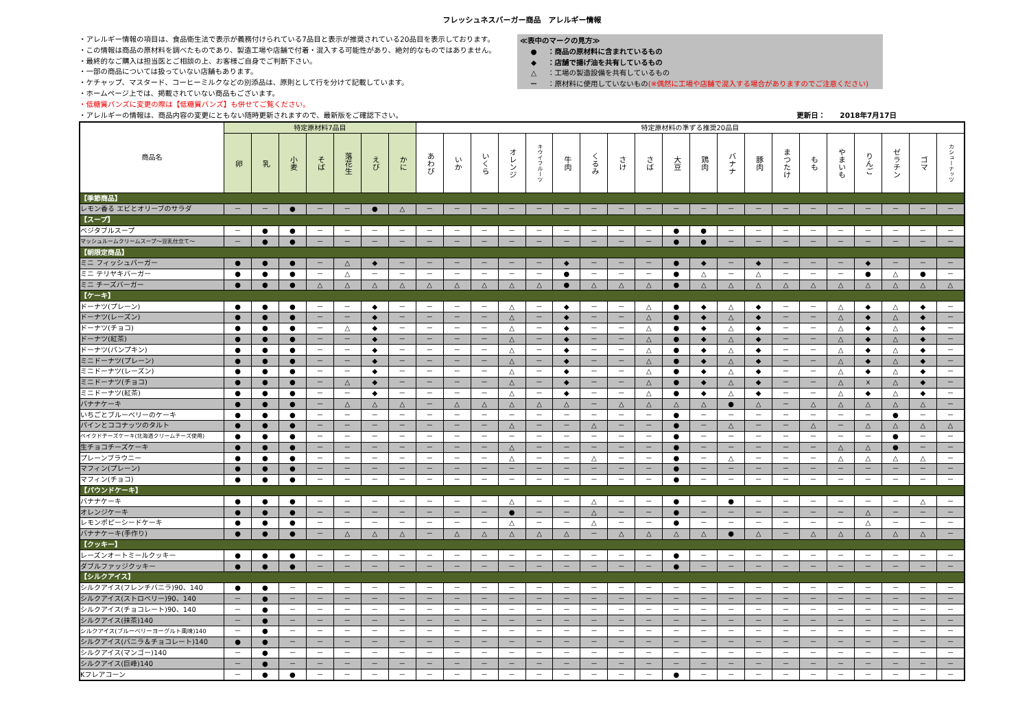フレッシュネスバーガー商品　アレルギー情報
・アレルギー情報の項目は、食品衛生法で表示が義務付けられている7品目と表示が推奨されている20品目を表示しております。
・この情報は商品の原材料を調べたものであり、製造工場や店舗で付着・混入する可能性があり、絶対的なものではありません。
・最終的なご購入は担当医とご相談の上、お客様ご自身でご判断下さい。
・一部の商品については扱っていない店舗もあります。
・ケチャップ、マスタード、コーヒーミルクなどの別添品は、原則として行を分けて記載しています。
・ホームページ上では、掲載されていない商品もございます。
・低糖質バンズに変更の際は【低糖質バンズ】も併せてご覧ください。
・アレルギーの情報は、商品内容の変更にともない随時更新されますので、最新版をご確認下さい。
≪表中のマークの見方≫
● ：商品の原材料に含まれているもの
◆ ：店舗で揚げ油を共有しているもの
△ ：工場の製造設備を共有しているもの
－ ：原材料に使用していないもの(※偶然に工場や店舗で混入する場合がありますのでご注意ください)
更新日：　　2018年7月17日
| 商品名 | 特定原材料7品目 | | | | | | | 特定原材料の準ずる推奨20品目 | | | | | | | | | | | | | | | | | | | |
| --- | --- | --- | --- | --- | --- | --- | --- | --- | --- | --- | --- | --- | --- | --- | --- | --- | --- | --- | --- | --- | --- | --- | --- | --- | --- | --- | --- |
| | 卵 | 乳 | 小麦 | そば | 落花生 | えび | かに | あわび | いか | いくら | オレンジ | キウイフルーツ | 牛肉 | くるみ | さけ | さば | 大豆 | 鶏肉 | バナナ | 豚肉 | まつたけ | もも | やまいも | りんご | ゼラチン | ゴマ | カシューナッツ |
| 【季節商品】 | | | | | | | | | | | | | | | | | | | | | | | | | | | |
| レモン香る エビとオリーブのサラダ | － | － | ● | － | － | ● | △ | － | － | － | － | － | － | － | － | － | － | － | － | － | － | － | － | － | － | － | － |
| 【スープ】 | | | | | | | | | | | | | | | | | | | | | | | | | | | |
| ベジタブルスープ | － | ● | ● | － | － | － | － | － | － | － | － | － | － | － | － | － | ● | ● | － | － | － | － | － | － | － | － | － |
| マッシュルームクリームスープ～豆乳仕立て～ | － | ● | ● | － | － | － | － | － | － | － | － | － | － | － | － | － | ● | ● | － | － | － | － | － | － | － | － | － |
| 【朝限定商品】 | | | | | | | | | | | | | | | | | | | | | | | | | | | |
| ミニ フィッシュバーガー | ● | ● | ● | － | △ | ◆ | － | － | － | － | － | － | ◆ | － | － | － | ● | ◆ | － | ◆ | － | － | － | ◆ | － | － | － |
| ミニ テリヤキバーガー | ● | ● | ● | － | △ | － | － | － | － | － | － | － | ● | － | － | － | ● | △ | － | △ | － | － | － | ● | △ | ● | － |
| ミニ チーズバーガー | ● | ● | ● | △ | △ | △ | △ | △ | △ | △ | △ | △ | ● | △ | △ | △ | ● | △ | △ | △ | △ | △ | △ | △ | △ | △ | △ |
| 【ケーキ】 | | | | | | | | | | | | | | | | | | | | | | | | | | | |
| ドーナツ(プレーン) | ● | ● | ● | － | － | ◆ | － | － | － | － | △ | － | ◆ | － | － | △ | ● | ◆ | △ | ◆ | － | － | △ | ◆ | △ | ◆ | － |
| ドーナツ(レーズン) | ● | ● | ● | － | － | ◆ | － | － | － | － | △ | － | ◆ | － | － | △ | ● | ◆ | △ | ◆ | － | － | △ | ◆ | △ | ◆ | － |
| ドーナツ(チョコ) | ● | ● | ● | － | △ | ◆ | － | － | － | － | △ | － | ◆ | － | － | △ | ● | ◆ | △ | ◆ | － | － | △ | ◆ | △ | ◆ | － |
| ドーナツ(紅茶) | ● | ● | ● | － | － | ◆ | － | － | － | － | △ | － | ◆ | － | － | △ | ● | ◆ | △ | ◆ | － | － | △ | ◆ | △ | ◆ | － |
| ドーナツ(パンプキン) | ● | ● | ● | － | － | ◆ | － | － | － | － | △ | － | ◆ | － | － | △ | ● | ◆ | △ | ◆ | － | － | △ | ◆ | △ | ◆ | － |
| ミニドーナツ(プレーン) | ● | ● | ● | － | － | ◆ | － | － | － | － | △ | － | ◆ | － | － | △ | ● | ◆ | △ | ◆ | － | － | △ | ◆ | △ | ◆ | － |
| ミニドーナツ(レーズン) | ● | ● | ● | － | － | ◆ | － | － | － | － | △ | － | ◆ | － | － | △ | ● | ◆ | △ | ◆ | － | － | △ | ◆ | △ | ◆ | － |
| ミニドーナツ(チョコ) | ● | ● | ● | － | △ | ◆ | － | － | － | － | △ | － | ◆ | － | － | △ | ● | ◆ | △ | ◆ | － | － | △ | x | △ | ◆ | － |
| ミニドーナツ(紅茶) | ● | ● | ● | － | － | ◆ | － | － | － | － | △ | － | ◆ | － | － | △ | ● | ◆ | △ | ◆ | － | － | △ | ◆ | △ | ◆ | － |
| バナナケーキ | ● | ● | ● | － | △ | △ | △ | － | △ | △ | △ | △ | △ | － | △ | △ | △ | △ | ● | △ | － | △ | △ | △ | △ | △ | － |
| いちごとブルーベリーのケーキ | ● | ● | ● | － | － | － | － | － | － | － | － | － | － | － | － | － | ● | － | － | － | － | － | － | － | ● | － | － |
| パインとココナッツのタルト | ● | ● | ● | － | － | － | － | － | － | － | △ | － | － | △ | － | － | ● | － | △ | － | － | △ | － | △ | △ | △ | △ |
| ベイクドチーズケーキ(北海道クリームチーズ使用) | ● | ● | ● | － | － | － | － | － | － | － | － | － | － | － | － | － | ● | － | － | － | － | － | － | － | ● | － | － |
| 生チョコチーズケーキ | ● | ● | ● | － | － | － | － | － | － | － | △ | － | － | － | － | － | ● | － | － | － | － | － | △ | △ | ● | － | － |
| プレーンブラウニー | ● | ● | ● | － | － | － | － | － | － | － | △ | － | － | △ | － | － | ● | － | △ | － | － | － | △ | △ | △ | △ | － |
| マフィン(プレーン) | ● | ● | ● | － | － | － | － | － | － | － | － | － | － | － | － | － | ● | － | － | － | － | － | － | － | － | － | － |
| マフィン(チョコ) | ● | ● | ● | － | － | － | － | － | － | － | － | － | － | － | － | － | ● | － | － | － | － | － | － | － | － | － | － |
| 【パウンドケーキ】 | | | | | | | | | | | | | | | | | | | | | | | | | | | |
| バナナケーキ | ● | ● | ● | － | － | － | － | － | － | － | △ | － | － | △ | － | － | ● | － | ● | － | － | － | － | － | － | △ | － |
| オレンジケーキ | ● | ● | ● | － | － | － | － | － | － | － | ● | － | － | △ | － | － | ● | － | － | － | － | － | － | △ | － | － | － |
| レモンポピーシードケーキ | ● | ● | ● | － | － | － | － | － | － | － | △ | － | － | △ | － | － | ● | － | － | － | － | － | － | △ | － | － | － |
| バナナケーキ(手作り) | ● | ● | ● | － | △ | △ | △ | － | △ | △ | △ | △ | △ | － | △ | △ | △ | △ | ● | △ | － | △ | △ | △ | △ | △ | － |
| 【クッキー】 | | | | | | | | | | | | | | | | | | | | | | | | | | | |
| レーズンオートミールクッキー | ● | ● | ● | － | － | － | － | － | － | － | － | － | － | － | － | － | ● | － | － | － | － | － | － | － | － | － | － |
| ダブルファッジクッキー | ● | ● | ● | － | － | － | － | － | － | － | － | － | － | － | － | － | ● | － | － | － | － | － | － | － | － | － | － |
| 【シルクアイス】 | | | | | | | | | | | | | | | | | | | | | | | | | | | |
| シルクアイス(フレンチバニラ)90、140 | ● | ● | － | － | － | － | － | － | － | － | － | － | － | － | － | － | － | － | － | － | － | － | － | － | － | － | － |
| シルクアイス(ストロベリー)90、140 | － | ● | － | － | － | － | － | － | － | － | － | － | － | － | － | － | － | － | － | － | － | － | － | － | － | － | － |
| シルクアイス(チョコレート)90、140 | － | ● | － | － | － | － | － | － | － | － | － | － | － | － | － | － | － | － | － | － | － | － | － | － | － | － | － |
| シルクアイス(抹茶)140 | － | ● | － | － | － | － | － | － | － | － | － | － | － | － | － | － | － | － | － | － | － | － | － | － | － | － | － |
| シルクアイス(ブルーベリーヨーグルト風味)140 | － | ● | － | － | － | － | － | － | － | － | － | － | － | － | － | － | － | － | － | － | － | － | － | － | － | － | － |
| シルクアイス(バニラ＆チョコレート)140 | ● | ● | － | － | － | － | － | － | － | － | － | － | － | － | － | － | － | － | － | － | － | － | － | － | － | － | － |
| シルクアイス(マンゴー)140 | － | ● | － | － | － | － | － | － | － | － | － | － | － | － | － | － | － | － | － | － | － | － | － | － | － | － | － |
| シルクアイス(巨峰)140 | － | ● | － | － | － | － | － | － | － | － | － | － | － | － | － | － | － | － | － | － | － | － | － | － | － | － | － |
| Kフレアコーン | － | ● | ● | － | － | － | － | － | － | － | － | － | － | － | － | － | ● | － | － | － | － | － | － | － | － | － | － |